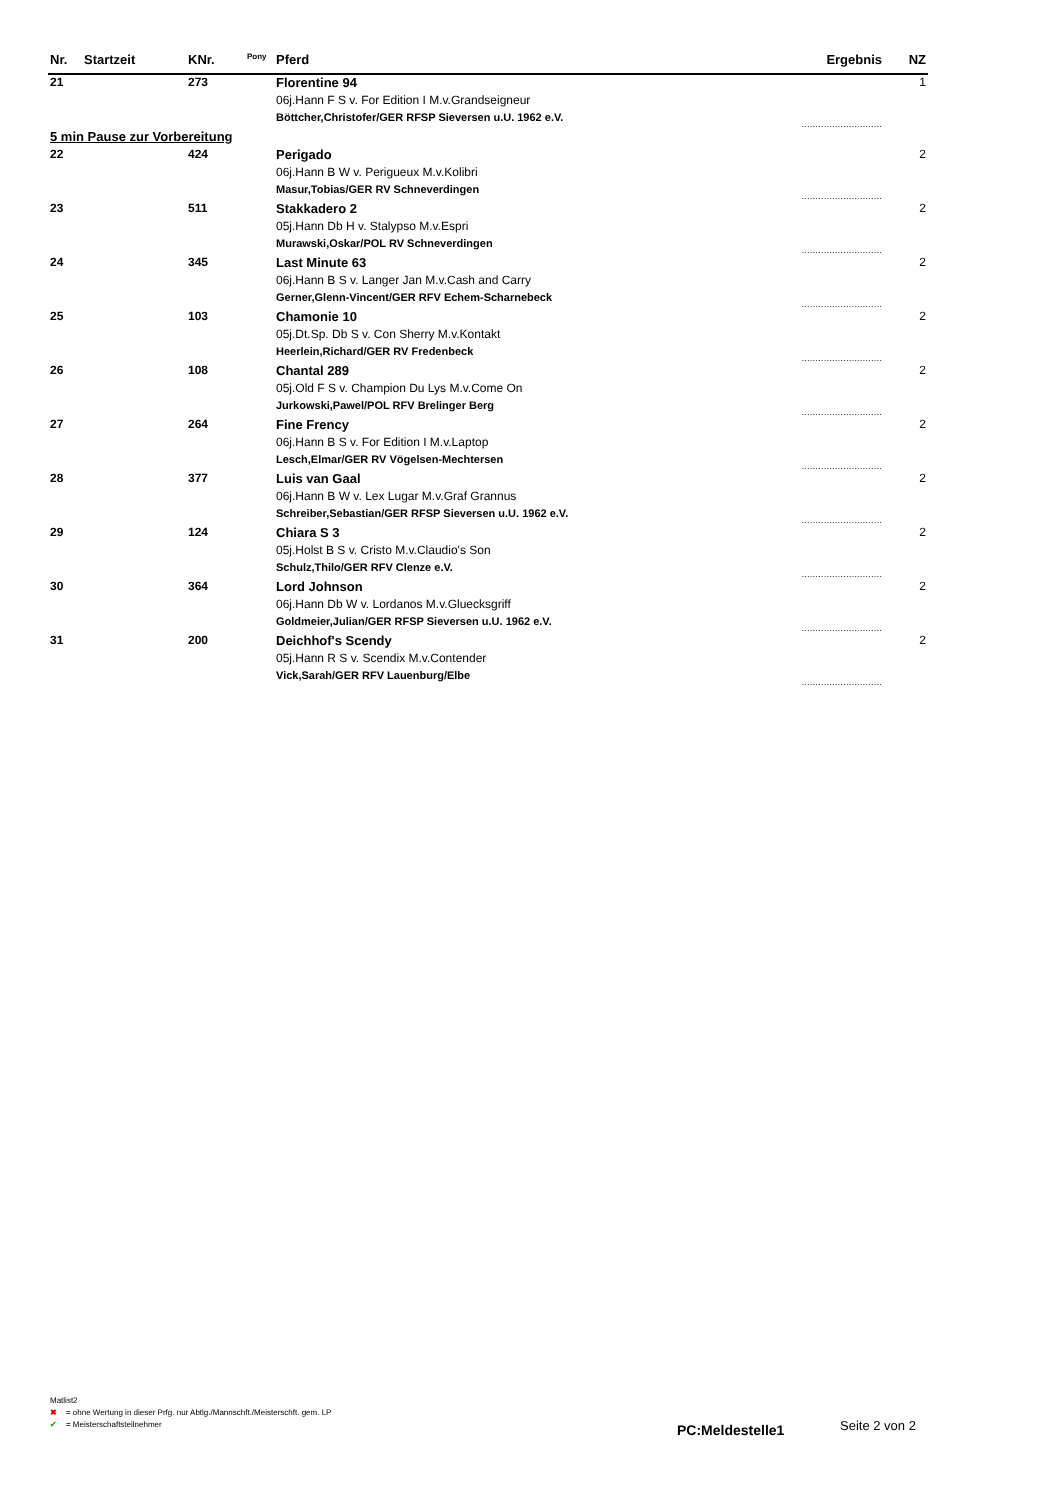| Nr. | Startzeit | KNr. | Pony | Pferd | Ergebnis | NZ |
| --- | --- | --- | --- | --- | --- | --- |
| 21 | | 273 | | Florentine 94 | | 1 |
| | | | | 06j.Hann F S v. For Edition I M.v.Grandseigneur | | |
| | | | | Böttcher,Christofer/GER RFSP Sieversen u.U. 1962 e.V. | ............................. | |
| 5 min Pause zur Vorbereitung | | | | | | |
| 22 | | 424 | | Perigado | | 2 |
| | | | | 06j.Hann B W v. Perigueux M.v.Kolibri | | |
| | | | | Masur,Tobias/GER RV Schneverdingen | ............................. | |
| 23 | | 511 | | Stakkadero 2 | | 2 |
| | | | | 05j.Hann Db H v. Stalypso M.v.Espri | | |
| | | | | Murawski,Oskar/POL RV Schneverdingen | ............................. | |
| 24 | | 345 | | Last Minute 63 | | 2 |
| | | | | 06j.Hann B S v. Langer Jan M.v.Cash and Carry | | |
| | | | | Gerner,Glenn-Vincent/GER RFV Echem-Scharnebeck | ............................. | |
| 25 | | 103 | | Chamonie 10 | | 2 |
| | | | | 05j.Dt.Sp. Db S v. Con Sherry M.v.Kontakt | | |
| | | | | Heerlein,Richard/GER RV Fredenbeck | ............................. | |
| 26 | | 108 | | Chantal 289 | | 2 |
| | | | | 05j.Old F S v. Champion Du Lys M.v.Come On | | |
| | | | | Jurkowski,Pawel/POL RFV Brelinger Berg | ............................. | |
| 27 | | 264 | | Fine Frency | | 2 |
| | | | | 06j.Hann B S v. For Edition I M.v.Laptop | | |
| | | | | Lesch,Elmar/GER RV Vögelsen-Mechtersen | ............................. | |
| 28 | | 377 | | Luis van Gaal | | 2 |
| | | | | 06j.Hann B W v. Lex Lugar M.v.Graf Grannus | | |
| | | | | Schreiber,Sebastian/GER RFSP Sieversen u.U. 1962 e.V. | ............................. | |
| 29 | | 124 | | Chiara S 3 | | 2 |
| | | | | 05j.Holst B S v. Cristo M.v.Claudio's Son | | |
| | | | | Schulz,Thilo/GER RFV Clenze e.V. | ............................. | |
| 30 | | 364 | | Lord Johnson | | 2 |
| | | | | 06j.Hann Db W v. Lordanos M.v.Gluecksgriff | | |
| | | | | Goldmeier,Julian/GER RFSP Sieversen u.U. 1962 e.V. | ............................. | |
| 31 | | 200 | | Deichhof's Scendy | | 2 |
| | | | | 05j.Hann R S v. Scendix M.v.Contender | | |
| | | | | Vick,Sarah/GER RFV Lauenburg/Elbe | ............................. | |
Matlist2
✖ = ohne Wertung in dieser Prfg. nur Abtlg./Mannschft./Meisterschft. gem. LP
✔ = Meisterschaftsteilnehmer
PC:Meldestelle1 Seite 2 von 2